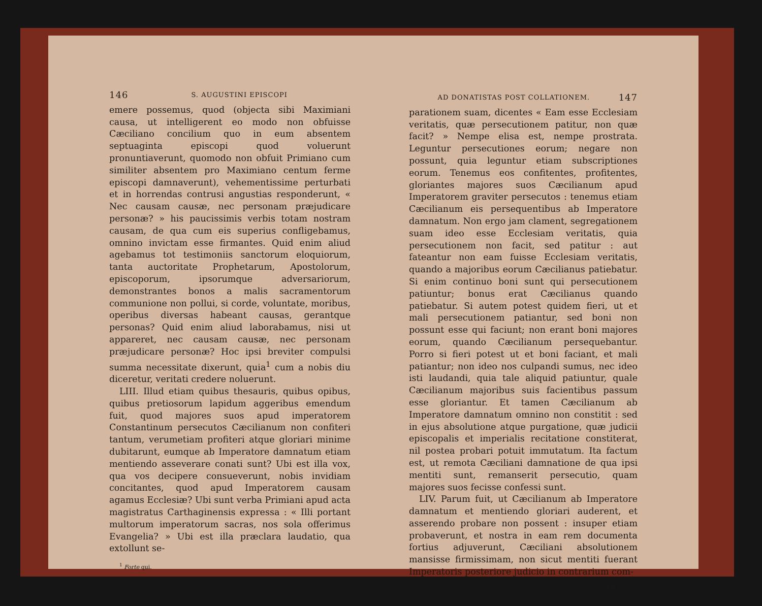146 S. AUGUSTINI EPISCOPI
emere possemus, quod (objecta sibi Maximiani causa, ut intelligerent eo modo non obfuisse Cæciliano concilium quo in eum absentem septuaginta episcopi quod voluerunt pronuntiaverunt, quomodo non obfuit Primiano cum similiter absentem pro Maximiano centum ferme episcopi damnaverunt), vehementissime perturbati et in horrendas contrusi angustias responderunt, « Nec causam causæ, nec personam præjudicare personæ? » his paucissimis verbis totam nostram causam, de qua cum eis superius confligebamus, omnino invictam esse firmantes. Quid enim aliud agebamus tot testimoniis sanctorum eloquiorum, tanta auctoritate Prophetarum, Apostolorum, episcoporum, ipsorumque adversariorum, demonstrantes bonos a malis sacramentorum communione non pollui, si corde, voluntate, moribus, operibus diversas habeant causas, gerantque personas? Quid enim aliud laborabamus, nisi ut appareret, nec causam causæ, nec personam præjudicare personæ? Hoc ipsi breviter compulsi summa necessitate dixerunt, quia<sup>1</sup> cum a nobis diu diceretur, veritati credere noluerunt.
LIII. Illud etiam quibus thesauris, quibus opibus, quibus pretiosorum lapidum aggeribus emendum fuit, quod majores suos apud imperatorem Constantinum persecutos Cæcilianum non confiteri tantum, verumetiam profiteri atque gloriari minime dubitarunt, eumque ab Imperatore damnatum etiam mentiendo asseverare conati sunt? Ubi est illa vox, qua vos decipere consueverunt, nobis invidiam concitantes, quod apud Imperatorem causam agamus Ecclesiæ? Ubi sunt verba Primiani apud acta magistratus Carthaginensis expressa : « Illi portant multorum imperatorum sacras, nos sola offerimus Evangelia? » Ubi est illa præclara laudatio, qua extollunt se-
<sup>1</sup> Forte qui.
AD DONATISTAS POST COLLATIONEM. 147
parationem suam, dicentes « Eam esse Ecclesiam veritatis, quæ persecutionem patitur, non quæ facit? » Nempe elisa est, nempe prostrata. Leguntur persecutiones eorum; negare non possunt, quia leguntur etiam subscriptiones eorum. Tenemus eos confitentes, profitentes, gloriantes majores suos Cæcilianum apud Imperatorem graviter persecutos : tenemus etiam Cæcilianum eis persequentibus ab Imperatore damnatum. Non ergo jam clament, segregationem suam ideo esse Ecclesiam veritatis, quia persecutionem non facit, sed patitur : aut fateantur non eam fuisse Ecclesiam veritatis, quando a majoribus eorum Cæcilianus patiebatur. Si enim continuo boni sunt qui persecutionem patiuntur; bonus erat Cæcilianus quando patiebatur. Si autem potest quidem fieri, ut et mali persecutionem patiantur, sed boni non possunt esse qui faciunt; non erant boni majores eorum, quando Cæcilianum persequebantur. Porro si fieri potest ut et boni faciant, et mali patiantur; non ideo nos culpandi sumus, nec ideo isti laudandi, quia tale aliquid patiuntur, quale Cæcilianum majoribus suis facientibus passum esse gloriantur. Et tamen Cæcilianum ab Imperatore damnatum omnino non constitit : sed in ejus absolutione atque purgatione, quæ judicii episcopalis et imperialis recitatione constiterat, nil postea probari potuit immutatum. Ita factum est, ut remota Cæciliani damnatione de qua ipsi mentiti sunt, remanserit persecutio, quam majores suos fecisse confessi sunt.
LIV. Parum fuit, ut Cæcilianum ab Imperatore damnatum et mentiendo gloriari auderent, et asserendo probare non possent : insuper etiam probaverunt, et nostra in eam rem documenta fortius adjuverunt, Cæciliani absolutionem mansisse firmissimam, non sicut mentiti fuerant Imperatoris posteriore judicio in contrarium com-
10.